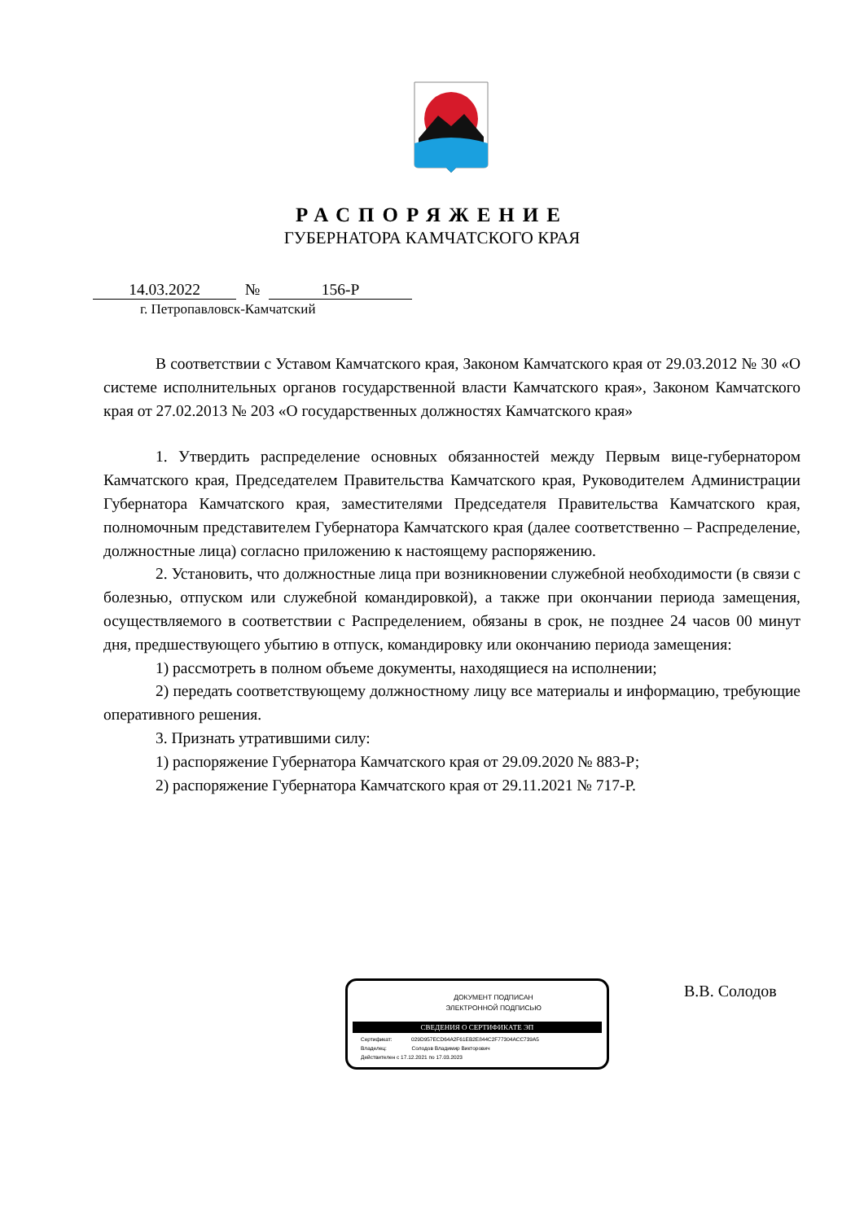РАСПОРЯЖЕНИЕ
ГУБЕРНАТОРА КАМЧАТСКОГО КРАЯ
14.03.2022 № 156-Р
г. Петропавловск-Камчатский
В соответствии с Уставом Камчатского края, Законом Камчатского края от 29.03.2012 № 30 «О системе исполнительных органов государственной власти Камчатского края», Законом Камчатского края от 27.02.2013 № 203 «О государственных должностях Камчатского края»
1. Утвердить распределение основных обязанностей между Первым вице-губернатором Камчатского края, Председателем Правительства Камчатского края, Руководителем Администрации Губернатора Камчатского края, заместителями Председателя Правительства Камчатского края, полномочным представителем Губернатора Камчатского края (далее соответственно – Распределение, должностные лица) согласно приложению к настоящему распоряжению.
2. Установить, что должностные лица при возникновении служебной необходимости (в связи с болезнью, отпуском или служебной командировкой), а также при окончании периода замещения, осуществляемого в соответствии с Распределением, обязаны в срок, не позднее 24 часов 00 минут дня, предшествующего убытию в отпуск, командировку или окончанию периода замещения:
1) рассмотреть в полном объеме документы, находящиеся на исполнении;
2) передать соответствующему должностному лицу все материалы и информацию, требующие оперативного решения.
3. Признать утратившими силу:
1) распоряжение Губернатора Камчатского края от 29.09.2020 № 883-Р;
2) распоряжение Губернатора Камчатского края от 29.11.2021 № 717-Р.
ДОКУМЕНТ ПОДПИСАН
ЭЛЕКТРОННОЙ ПОДПИСЬЮ
СВЕДЕНИЯ О СЕРТИФИКАТЕ ЭП
Сертификат: 029D957ECD64A2F61EB2E844C2F77304ACC739A5
Владелец: Солодов Владимир Викторович
Действителен с 17.12.2021 по 17.03.2023
В.В. Солодов